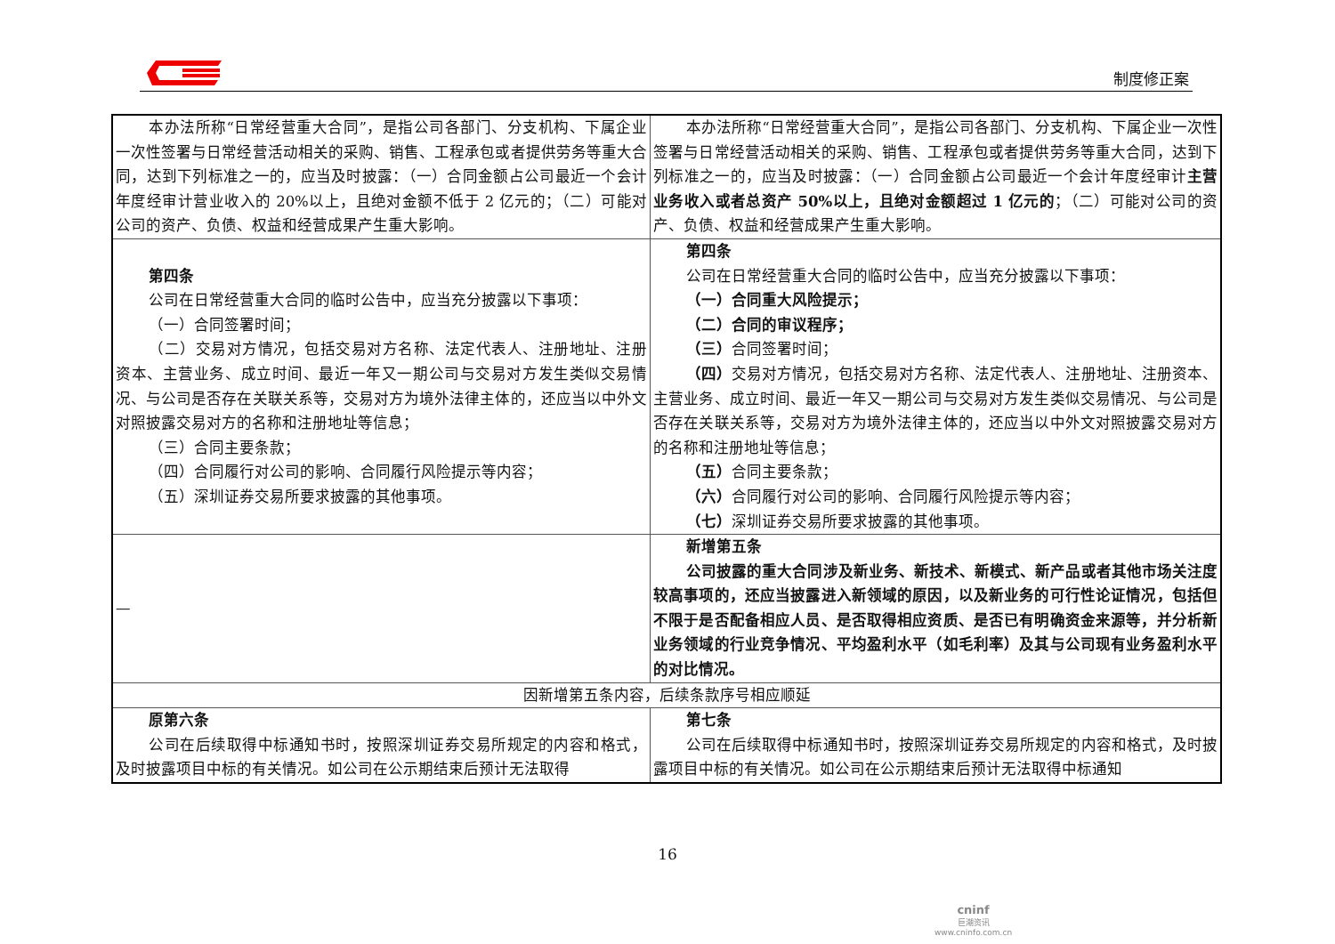制度修正案
| 本办法所称“日常经营重大合同”，是指公司各部门、分支机构、下属企业一次性签署与日常经营活动相关的采购、销售、工程承包或者提供劳务等重大合同，达到下列标准之一的，应当及时披露：（一）合同金额占公司最近一个会计年度经审计营业收入的 20%以上，且绝对金额不低于 2 亿元的；（二）可能对公司的资产、负债、权益和经营成果产生重大影响。 | 本办法所称“日常经营重大合同”，是指公司各部门、分支机构、下属企业一次性签署与日常经营活动相关的采购、销售、工程承包或者提供劳务等重大合同，达到下列标准之一的，应当及时披露：（一）合同金额占公司最近一个会计年度经审计 主营业务收入或者总资产 50%以上，且绝对金额超过 1 亿元的 ；（二）可能对公司的资产、负债、权益和经营成果产生重大影响。 |
| 第四条 公司在日常经营重大合同的临时公告中，应当充分披露以下事项： （一）合同签署时间； （二）交易对方情况，包括交易对方名称、法定代表人、注册地址、注册资本、主营业务、成立时间、最近一年又一期公司与交易对方发生类似交易情况、与公司是否存在关联关系等，交易对方为境外法律主体的，还应当以中外文对照披露交易对方的名称和注册地址等信息； （三）合同主要条款； （四）合同履行对公司的影响、合同履行风险提示等内容； （五）深圳证券交易所要求披露的其他事项。 | 第四条 公司在日常经营重大合同的临时公告中，应当充分披露以下事项： （一）合同重大风险提示； （二）合同的审议程序； （三） 合同签署时间； （四） 交易对方情况，包括交易对方名称、法定代表人、注册地址、注册资本、主营业务、成立时间、最近一年又一期公司与交易对方发生类似交易情况、与公司是否存在关联关系等，交易对方为境外法律主体的，还应当以中外文对照披露交易对方的名称和注册地址等信息； （五） 合同主要条款； （六） 合同履行对公司的影响、合同履行风险提示等内容； （七） 深圳证券交易所要求披露的其他事项。 |
| — | 新增第五条 公司披露的重大合同涉及新业务、新技术、新模式、新产品或者其他市场关注度较高事项的，还应当披露进入新领域的原因，以及新业务的可行性论证情况，包括但不限于是否配备相应人员、是否取得相应资质、是否已有明确资金来源等，并分析新业务领域的行业竞争情况、平均盈利水平（如毛利率）及其与公司现有业务盈利水平的对比情况。 |
| 因新增第五条内容，后续条款序号相应顺延 | |
| 原第六条 公司在后续取得中标通知书时，按照深圳证券交易所规定的内容和格式，及时披露项目中标的有关情况。如公司在公示期结束后预计无法取得 | 第七条 公司在后续取得中标通知书时，按照深圳证券交易所规定的内容和格式，及时披露项目中标的有关情况。如公司在公示期结束后预计无法取得中标通知 |
16
cninf
巨潮资讯
www.cninfo.com.cn